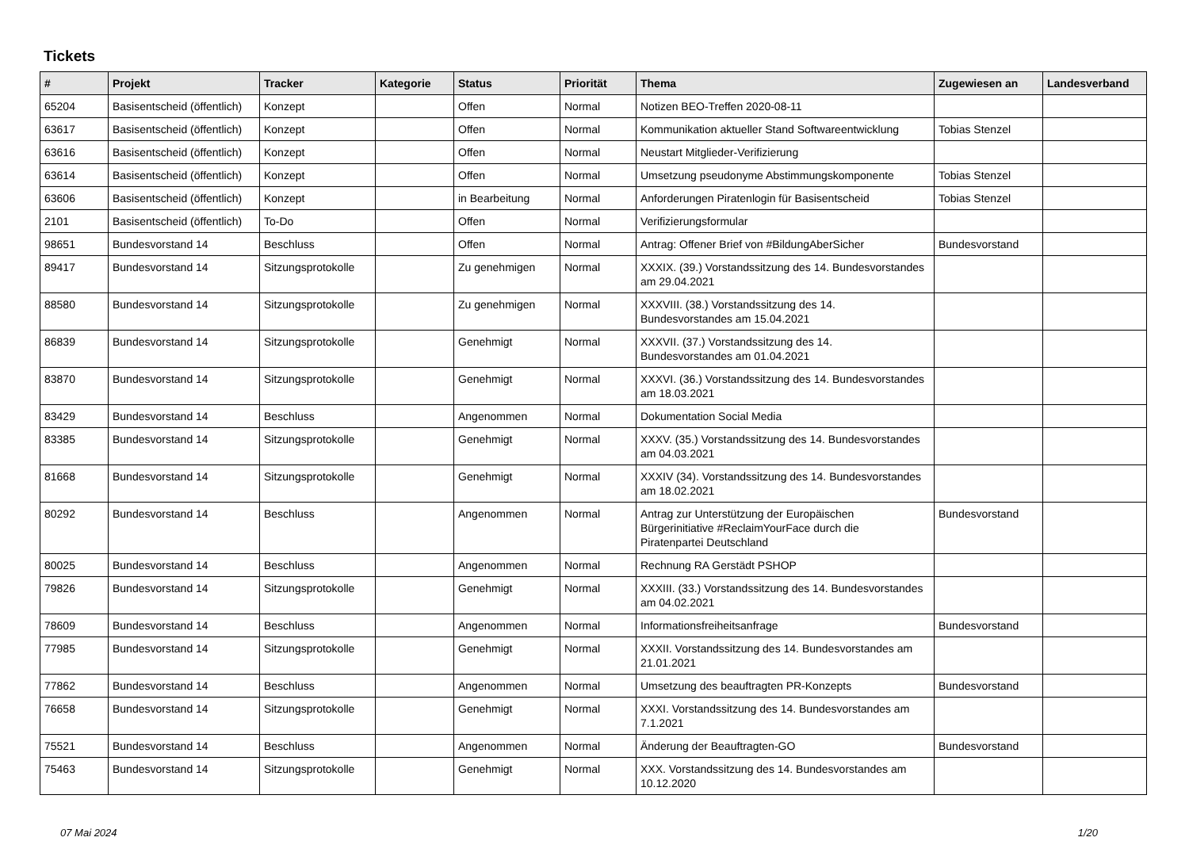Tickets
| # | Projekt | Tracker | Kategorie | Status | Priorität | Thema | Zugewiesen an | Landesverband |
| --- | --- | --- | --- | --- | --- | --- | --- | --- |
| 65204 | Basisentscheid (öffentlich) | Konzept | | Offen | Normal | Notizen BEO-Treffen 2020-08-11 | | |
| 63617 | Basisentscheid (öffentlich) | Konzept | | Offen | Normal | Kommunikation aktueller Stand Softwareentwicklung | Tobias Stenzel | |
| 63616 | Basisentscheid (öffentlich) | Konzept | | Offen | Normal | Neustart Mitglieder-Verifizierung | | |
| 63614 | Basisentscheid (öffentlich) | Konzept | | Offen | Normal | Umsetzung pseudonyme Abstimmungskomponente | Tobias Stenzel | |
| 63606 | Basisentscheid (öffentlich) | Konzept | | in Bearbeitung | Normal | Anforderungen Piratenlogin für Basisentscheid | Tobias Stenzel | |
| 2101 | Basisentscheid (öffentlich) | To-Do | | Offen | Normal | Verifizierungsformular | | |
| 98651 | Bundesvorstand 14 | Beschluss | | Offen | Normal | Antrag: Offener Brief von #BildungAberSicher | Bundesvorstand | |
| 89417 | Bundesvorstand 14 | Sitzungsprotokolle | | Zu genehmigen | Normal | XXXIX. (39.) Vorstandssitzung des 14. Bundesvorstandes am 29.04.2021 | | |
| 88580 | Bundesvorstand 14 | Sitzungsprotokolle | | Zu genehmigen | Normal | XXXVIII. (38.) Vorstandssitzung des 14. Bundesvorstandes am 15.04.2021 | | |
| 86839 | Bundesvorstand 14 | Sitzungsprotokolle | | Genehmigt | Normal | XXXVII. (37.) Vorstandssitzung des 14. Bundesvorstandes am 01.04.2021 | | |
| 83870 | Bundesvorstand 14 | Sitzungsprotokolle | | Genehmigt | Normal | XXXVI. (36.) Vorstandssitzung des 14. Bundesvorstandes am 18.03.2021 | | |
| 83429 | Bundesvorstand 14 | Beschluss | | Angenommen | Normal | Dokumentation Social Media | | |
| 83385 | Bundesvorstand 14 | Sitzungsprotokolle | | Genehmigt | Normal | XXXV. (35.) Vorstandssitzung des 14. Bundesvorstandes am 04.03.2021 | | |
| 81668 | Bundesvorstand 14 | Sitzungsprotokolle | | Genehmigt | Normal | XXXIV (34). Vorstandssitzung des 14. Bundesvorstandes am 18.02.2021 | | |
| 80292 | Bundesvorstand 14 | Beschluss | | Angenommen | Normal | Antrag zur Unterstützung der Europäischen Bürgerinitiative #ReclaimYourFace durch die Piratenpartei Deutschland | Bundesvorstand | |
| 80025 | Bundesvorstand 14 | Beschluss | | Angenommen | Normal | Rechnung RA Gerstädt PSHOP | | |
| 79826 | Bundesvorstand 14 | Sitzungsprotokolle | | Genehmigt | Normal | XXXIII. (33.) Vorstandssitzung des 14. Bundesvorstandes am 04.02.2021 | | |
| 78609 | Bundesvorstand 14 | Beschluss | | Angenommen | Normal | Informationsfreiheitsanfrage | Bundesvorstand | |
| 77985 | Bundesvorstand 14 | Sitzungsprotokolle | | Genehmigt | Normal | XXXII. Vorstandssitzung des 14. Bundesvorstandes am 21.01.2021 | | |
| 77862 | Bundesvorstand 14 | Beschluss | | Angenommen | Normal | Umsetzung des beauftragten PR-Konzepts | Bundesvorstand | |
| 76658 | Bundesvorstand 14 | Sitzungsprotokolle | | Genehmigt | Normal | XXXI. Vorstandssitzung des 14. Bundesvorstandes am 7.1.2021 | | |
| 75521 | Bundesvorstand 14 | Beschluss | | Angenommen | Normal | Änderung der Beauftragten-GO | Bundesvorstand | |
| 75463 | Bundesvorstand 14 | Sitzungsprotokolle | | Genehmigt | Normal | XXX. Vorstandssitzung des 14. Bundesvorstandes am 10.12.2020 | | |
07 Mai 2024 1/20